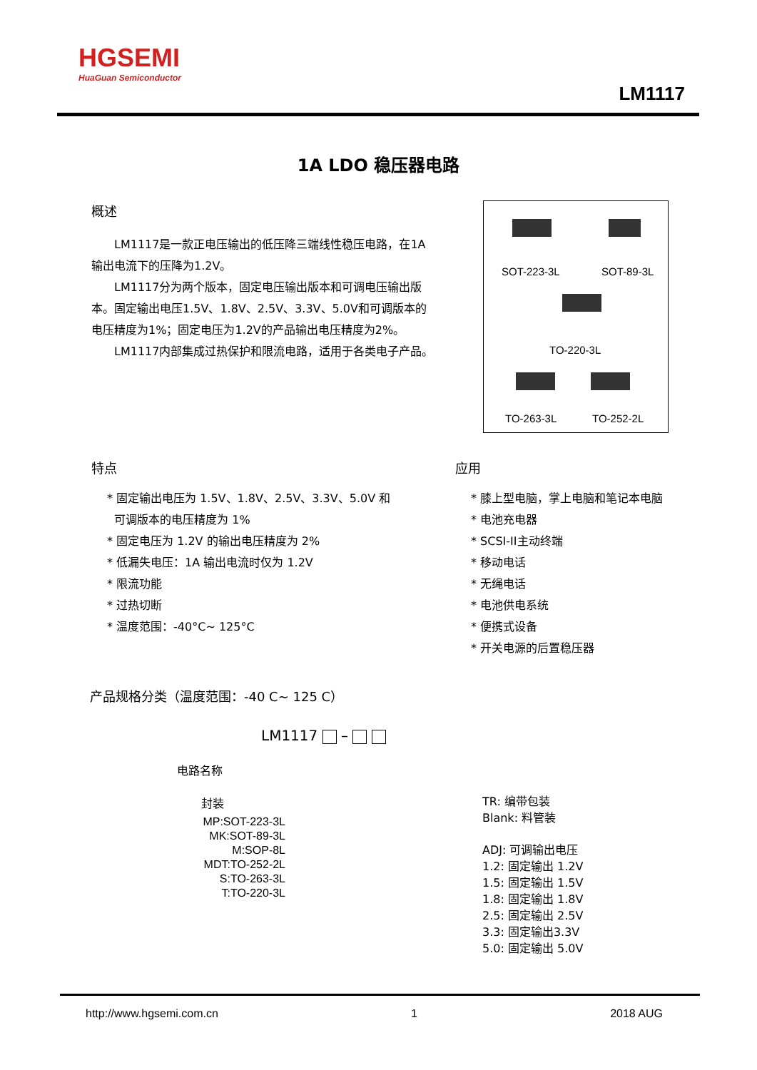HGSEMI
HuaGuan Semiconductor
LM1117
1A LDO 稳压器电路
概述
LM1117是一款正电压输出的低压降三端线性稳压电路，在1A输出电流下的压降为1.2V。
LM1117分为两个版本，固定电压输出版本和可调电压输出版本。固定输出电压1.5V、1.8V、2.5V、3.3V、5.0V和可调版本的电压精度为1%；固定电压为1.2V的产品输出电压精度为2%。
LM1117内部集成过热保护和限流电路，适用于各类电子产品。
SOT-223-3L SOT-89-3L
TO-220-3L
TO-263-3L TO-252-2L
特点
* 固定输出电压为 1.5V、1.8V、2.5V、3.3V、5.0V 和
可调版本的电压精度为 1%
* 固定电压为 1.2V 的输出电压精度为 2%
* 低漏失电压：1A 输出电流时仅为 1.2V
* 限流功能
* 过热切断
* 温度范围：-40°C~ 125°C
应用
* 膝上型电脑，掌上电脑和笔记本电脑
* 电池充电器
* SCSI-II主动终端
* 移动电话
* 无绳电话
* 电池供电系统
* 便携式设备
* 开关电源的后置稳压器
产品规格分类（温度范围：-40 C~ 125 C）
LM1117 –
电路名称
封装
MP:SOT-223-3L
MK:SOT-89-3L
M:SOP-8L
MDT:TO-252-2L
S:TO-263-3L
T:TO-220-3L
TR: 编带包装
Blank: 料管装
ADJ: 可调输出电压
1.2: 固定输出 1.2V
1.5: 固定输出 1.5V
1.8: 固定输出 1.8V
2.5: 固定输出 2.5V
3.3: 固定输出3.3V
5.0: 固定输出 5.0V
http://www.hgsemi.com.cn 1 2018 AUG